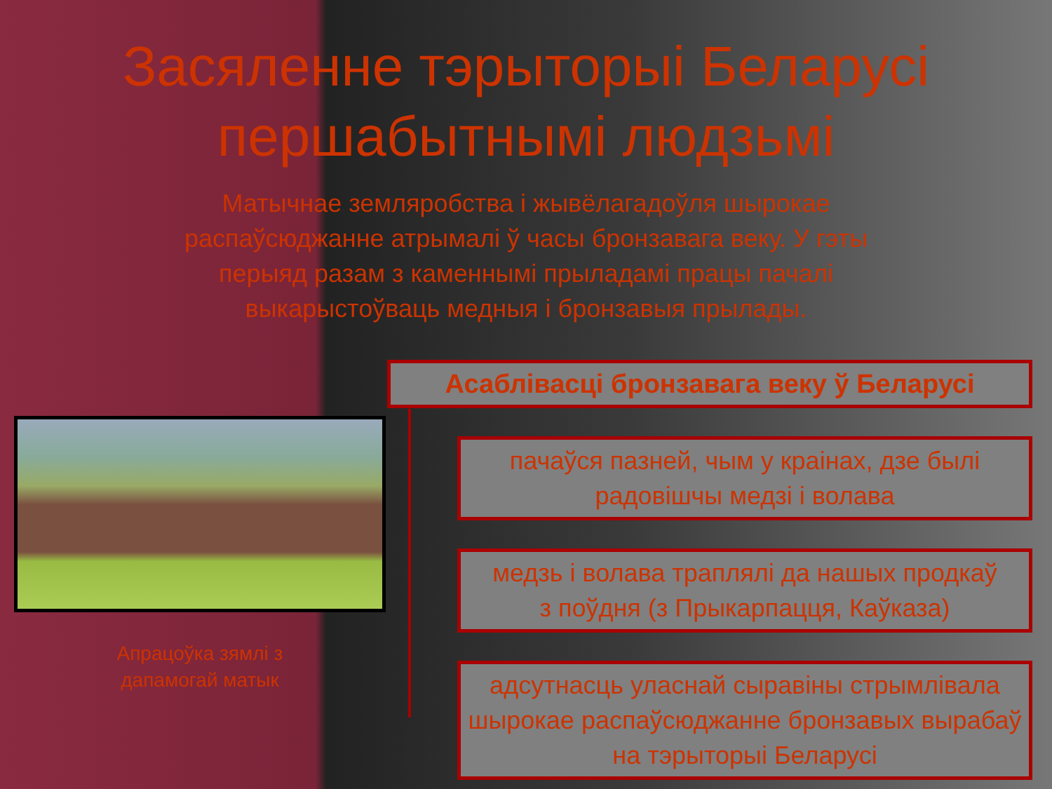Засяленне тэрыторыі Беларусі першабытнымі людзьмі
Матычнае земляробства і жывёлагадоўля шырокае распаўсюджанне атрымалі ў часы бронзавага веку. У гэты перыяд разам з каменнымі прыладамі працы пачалі выкарыстоўваць медныя і бронзавыя прылады.
Апрацоўка зямлі з дапамогай матык
Асаблівасці бронзавага веку ў Беларусі
пачаўся пазней, чым у краінах, дзе былі радовішчы медзі і волава
медзь і волава траплялі да нашых продкаў
з поўдня (з Прыкарпацця, Каўказа)
адсутнасць уласнай сыравіны стрымлівала
шырокае распаўсюджанне бронзавых вырабаў на тэрыторыі Беларусі